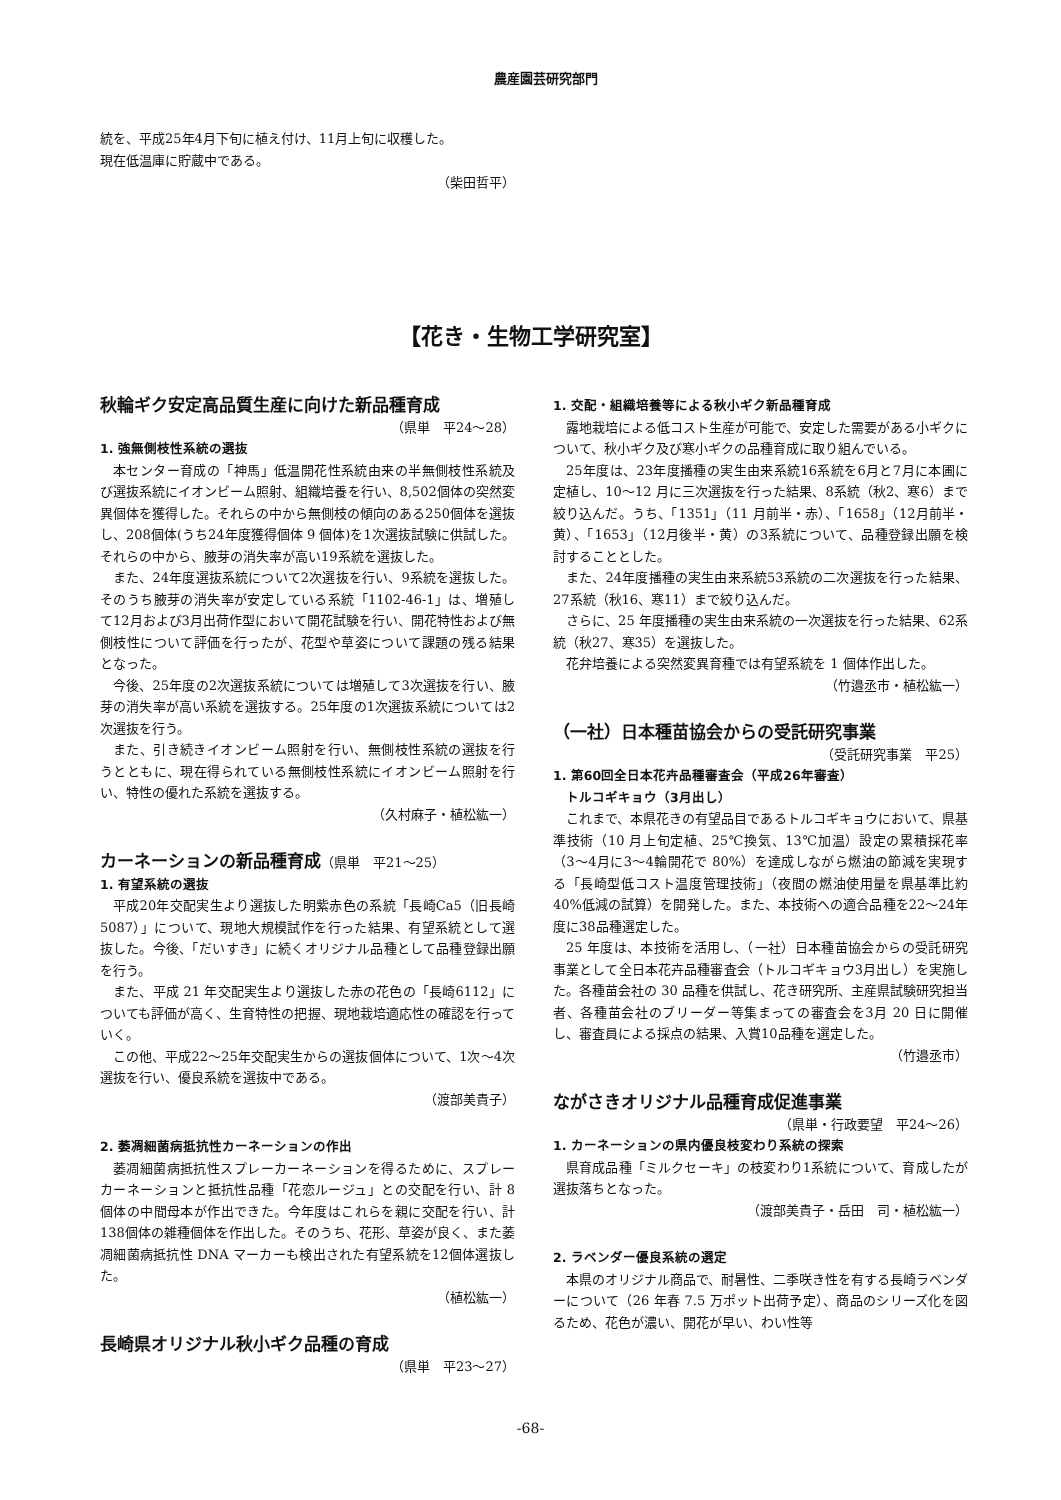農産園芸研究部門
統を、平成25年4月下旬に植え付け、11月上旬に収穫した。
現在低温庫に貯蔵中である。
（柴田哲平）
【花き・生物工学研究室】
秋輪ギク安定高品質生産に向けた新品種育成
（県単　平24～28）
1. 強無側枝性系統の選抜
本センター育成の「神馬」低温開花性系統由来の半無側枝性系統及び選抜系統にイオンビーム照射、組織培養を行い、8,502個体の突然変異個体を獲得した。それらの中から無側枝の傾向のある250個体を選抜し、208個体(うち24年度獲得個体 9 個体)を1次選抜試験に供試した。それらの中から、腋芽の消失率が高い19系統を選抜した。
また、24年度選抜系統について2次選抜を行い、9系統を選抜した。そのうち腋芽の消失率が安定している系統「1102-46-1」は、増殖して12月および3月出荷作型において開花試験を行い、開花特性および無側枝性について評価を行ったが、花型や草姿について課題の残る結果となった。
今後、25年度の2次選抜系統については増殖して3次選抜を行い、腋芽の消失率が高い系統を選抜する。25年度の1次選抜系統については2次選抜を行う。
また、引き続きイオンビーム照射を行い、無側枝性系統の選抜を行うとともに、現在得られている無側枝性系統にイオンビーム照射を行い、特性の優れた系統を選抜する。
（久村麻子・植松紘一）
カーネーションの新品種育成（県単　平21～25）
1. 有望系統の選抜
平成20年交配実生より選抜した明紫赤色の系統「長崎Ca5（旧長崎 5087）」について、現地大規模試作を行った結果、有望系統として選抜した。今後、「だいすき」に続くオリジナル品種として品種登録出願を行う。
また、平成 21 年交配実生より選抜した赤の花色の「長崎6112」についても評価が高く、生育特性の把握、現地栽培適応性の確認を行っていく。
この他、平成22～25年交配実生からの選抜個体について、1次～4次選抜を行い、優良系統を選抜中である。
（渡部美貴子）
2. 萎凋細菌病抵抗性カーネーションの作出
萎凋細菌病抵抗性スプレーカーネーションを得るために、スプレーカーネーションと抵抗性品種「花恋ルージュ」との交配を行い、計 8 個体の中間母本が作出できた。今年度はこれらを親に交配を行い、計138個体の雑種個体を作出した。そのうち、花形、草姿が良く、また萎凋細菌病抵抗性 DNA マーカーも検出された有望系統を12個体選抜した。
（植松紘一）
長崎県オリジナル秋小ギク品種の育成
（県単　平23～27）
1. 交配・組織培養等による秋小ギク新品種育成
露地栽培による低コスト生産が可能で、安定した需要がある小ギクについて、秋小ギク及び寒小ギクの品種育成に取り組んでいる。
25年度は、23年度播種の実生由来系統16系統を6月と7月に本圃に定植し、10～12 月に三次選抜を行った結果、8系統（秋2、寒6）まで絞り込んだ。うち、「1351」（11 月前半・赤）、「1658」（12月前半・黄）、「1653」（12月後半・黄）の3系統について、品種登録出願を検討することとした。
また、24年度播種の実生由来系統53系統の二次選抜を行った結果、27系統（秋16、寒11）まで絞り込んだ。
さらに、25 年度播種の実生由来系統の一次選抜を行った結果、62系統（秋27、寒35）を選抜した。
花弁培養による突然変異育種では有望系統を 1 個体作出した。
（竹邉丞市・植松紘一）
（一社）日本種苗協会からの受託研究事業
（受託研究事業　平25）
1. 第60回全日本花卉品種審査会（平成26年審査）
　トルコギキョウ（3月出し）
これまで、本県花きの有望品目であるトルコギキョウにおいて、県基準技術（10 月上旬定植、25℃換気、13℃加温）設定の累積採花率（3～4月に3～4輪開花で 80%）を達成しながら燃油の節減を実現する「長崎型低コスト温度管理技術」（夜間の燃油使用量を県基準比約 40%低減の試算）を開発した。また、本技術への適合品種を22～24年度に38品種選定した。
25 年度は、本技術を活用し、（一社）日本種苗協会からの受託研究事業として全日本花卉品種審査会（トルコギキョウ3月出し）を実施した。各種苗会社の 30 品種を供試し、花き研究所、主産県試験研究担当者、各種苗会社のブリーダー等集まっての審査会を3月 20 日に開催し、審査員による採点の結果、入賞10品種を選定した。
（竹邉丞市）
ながさきオリジナル品種育成促進事業
（県単・行政要望　平24～26）
1. カーネーションの県内優良枝変わり系統の探索
県育成品種「ミルクセーキ」の枝変わり1系統について、育成したが選抜落ちとなった。
（渡部美貴子・岳田　司・植松紘一）
2. ラベンダー優良系統の選定
本県のオリジナル商品で、耐暑性、二季咲き性を有する長崎ラベンダーについて（26 年春 7.5 万ポット出荷予定）、商品のシリーズ化を図るため、花色が濃い、開花が早い、わい性等
-68-